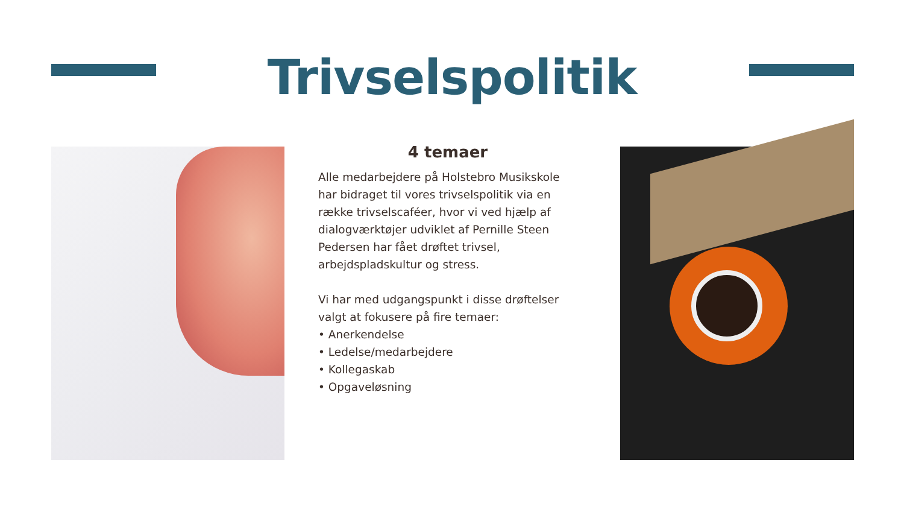Trivselspolitik
4 temaer
Alle medarbejdere på Holstebro Musikskole har bidraget til vores trivselspolitik via en række trivselscaféer, hvor vi ved hjælp af dialogværktøjer udviklet af Pernille Steen Pedersen har fået drøftet trivsel, arbejdspladskultur og stress.
Vi har med udgangspunkt i disse drøftelser valgt at fokusere på fire temaer:
• Anerkendelse
• Ledelse/medarbejdere
• Kollegaskab
• Opgaveløsning